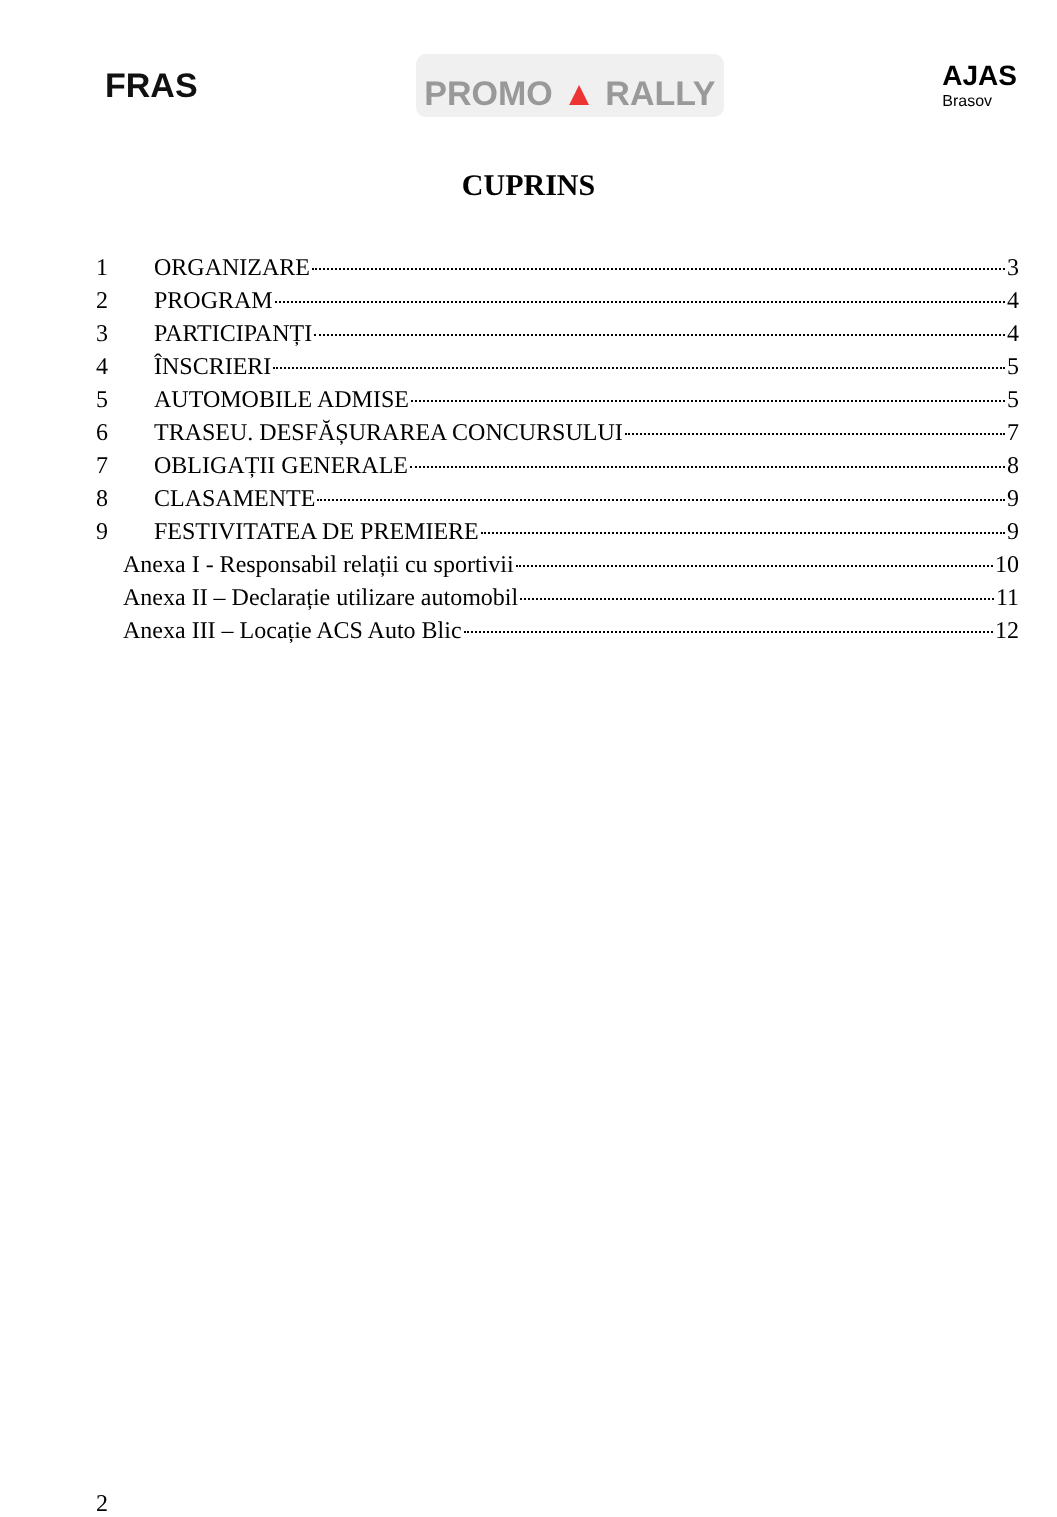FRAS
PROMO ▲ RALLY
AJAS
Brasov
CUPRINS
1 ORGANIZARE 3
2 PROGRAM 4
3 PARTICIPANȚI 4
4 ÎNSCRIERI 5
5 AUTOMOBILE ADMISE 5
6 TRASEU. DESFĂȘURAREA CONCURSULUI 7
7 OBLIGAȚII GENERALE 8
8 CLASAMENTE 9
9 FESTIVITATEA DE PREMIERE 9
Anexa I - Responsabil relații cu sportivii 10
Anexa II – Declarație utilizare automobil 11
Anexa III – Locație ACS Auto Blic 12
2